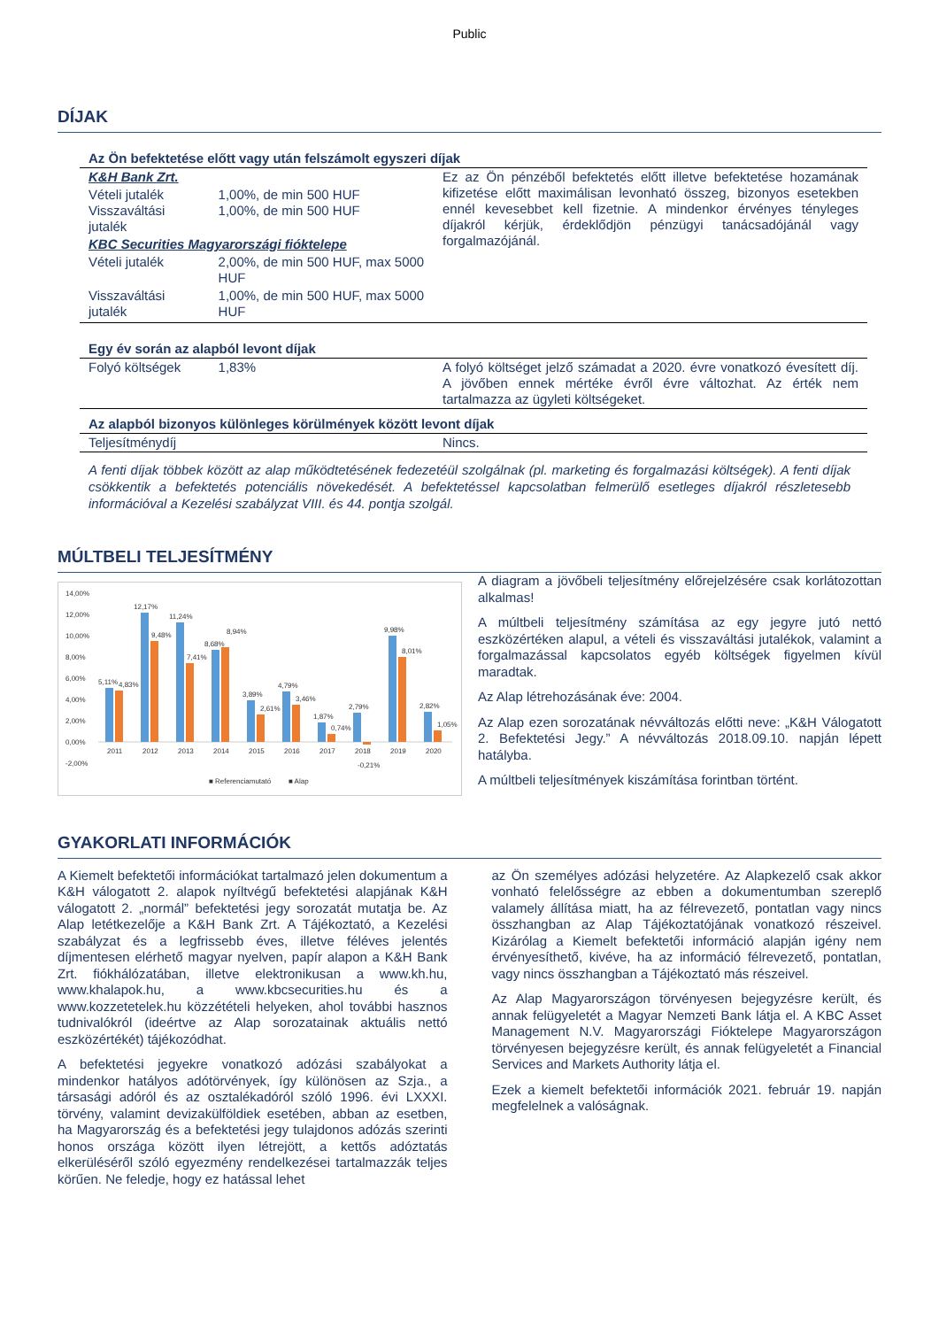Public
DÍJAK
| Az Ön befektetése előtt vagy után felszámolt egyszeri díjak | | |
| K&H Bank Zrt. | | Ez az Ön pénzéből befektetés előtt illetve befektetése hozamának kifizetése előtt maximálisan levonható összeg, bizonyos esetekben ennél kevesebbet kell fizetnie. A mindenkor érvényes tényleges díjakról kérjük, érdeklődjön pénzügyi tanácsadójánál vagy forgalmazójánál. |
| Vételi jutalék Visszaváltási jutalék | 1,00%, de min 500 HUF 1,00%, de min 500 HUF | |
| KBC Securities Magyarországi fióktelepe | | |
| Vételi jutalék | 2,00%, de min 500 HUF, max 5000 HUF | |
| Visszaváltási jutalék | 1,00%, de min 500 HUF, max 5000 HUF | |
| Egy év során az alapból levont díjak | | |
| Folyó költségek | 1,83% | A folyó költséget jelző számadat a 2020. évre vonatkozó évesített díj. A jövőben ennek mértéke évről évre változhat. Az érték nem tartalmazza az ügyleti költségeket. |
| Az alapból bizonyos különleges körülmények között levont díjak | | |
| Teljesítménydíj | | Nincs. |
A fenti díjak többek között az alap működtetésének fedezetéül szolgálnak (pl. marketing és forgalmazási költségek). A fenti díjak csökkentik a befektetés potenciális növekedését. A befektetéssel kapcsolatban felmerülő esetleges díjakról részletesebb információval a Kezelési szabályzat VIII. és 44. pontja szolgál.
MÚLTBELI TELJESÍTMÉNY
14,00%
12,00%
10,00%
8,00%
6,00%
4,00%
2,00%
0,00%
-2,00%
2011
2012
2013
2014
2015
2016
2017
2018
2019
2020
■ Referenciamutató
■ Alap
5,11%
4,83%
12,17%
9,48%
11,24%
7,41%
8,68%
8,94%
3,89%
2,61%
4,79%
3,46%
1,87%
0,74%
2,79%
-0,21%
9,98%
8,01%
2,82%
1,05%
A diagram a jövőbeli teljesítmény előrejelzésére csak korlátozottan alkalmas!
A múltbeli teljesítmény számítása az egy jegyre jutó nettó eszközértéken alapul, a vételi és visszaváltási jutalékok, valamint a forgalmazással kapcsolatos egyéb költségek figyelmen kívül maradtak.
Az Alap létrehozásának éve: 2004.
Az Alap ezen sorozatának névváltozás előtti neve: „K&H Válogatott 2. Befektetési Jegy.” A névváltozás 2018.09.10. napján lépett hatályba.
A múltbeli teljesítmények kiszámítása forintban történt.
GYAKORLATI INFORMÁCIÓK
A Kiemelt befektetői információkat tartalmazó jelen dokumentum a K&H válogatott 2. alapok nyíltvégű befektetési alapjának K&H válogatott 2. „normál” befektetési jegy sorozatát mutatja be. Az Alap letétkezelője a K&H Bank Zrt. A Tájékoztató, a Kezelési szabályzat és a legfrissebb éves, illetve féléves jelentés díjmentesen elérhető magyar nyelven, papír alapon a K&H Bank Zrt. fiókhálózatában, illetve elektronikusan a www.kh.hu, www.khalapok.hu, a www.kbcsecurities.hu és a www.kozzetetelek.hu közzétételi helyeken, ahol további hasznos tudnivalókról (ideértve az Alap sorozatainak aktuális nettó eszközértékét) tájékozódhat.
A befektetési jegyekre vonatkozó adózási szabályokat a mindenkor hatályos adótörvények, így különösen az Szja., a társasági adóról és az osztalékadóról szóló 1996. évi LXXXI. törvény, valamint devizakülföldiek esetében, abban az esetben, ha Magyarország és a befektetési jegy tulajdonos adózás szerinti honos országa között ilyen létrejött, a kettős adóztatás elkerüléséről szóló egyezmény rendelkezései tartalmazzák teljes körűen. Ne feledje, hogy ez hatással lehet
az Ön személyes adózási helyzetére. Az Alapkezelő csak akkor vonható felelősségre az ebben a dokumentumban szereplő valamely állítása miatt, ha az félrevezető, pontatlan vagy nincs összhangban az Alap Tájékoztatójának vonatkozó részeivel. Kizárólag a Kiemelt befektetői információ alapján igény nem érvényesíthető, kivéve, ha az információ félrevezető, pontatlan, vagy nincs összhangban a Tájékoztató más részeivel.
Az Alap Magyarországon törvényesen bejegyzésre került, és annak felügyeletét a Magyar Nemzeti Bank látja el. A KBC Asset Management N.V. Magyarországi Fióktelepe Magyarországon törvényesen bejegyzésre került, és annak felügyeletét a Financial Services and Markets Authority látja el.
Ezek a kiemelt befektetői információk 2021. február 19. napján megfelelnek a valóságnak.